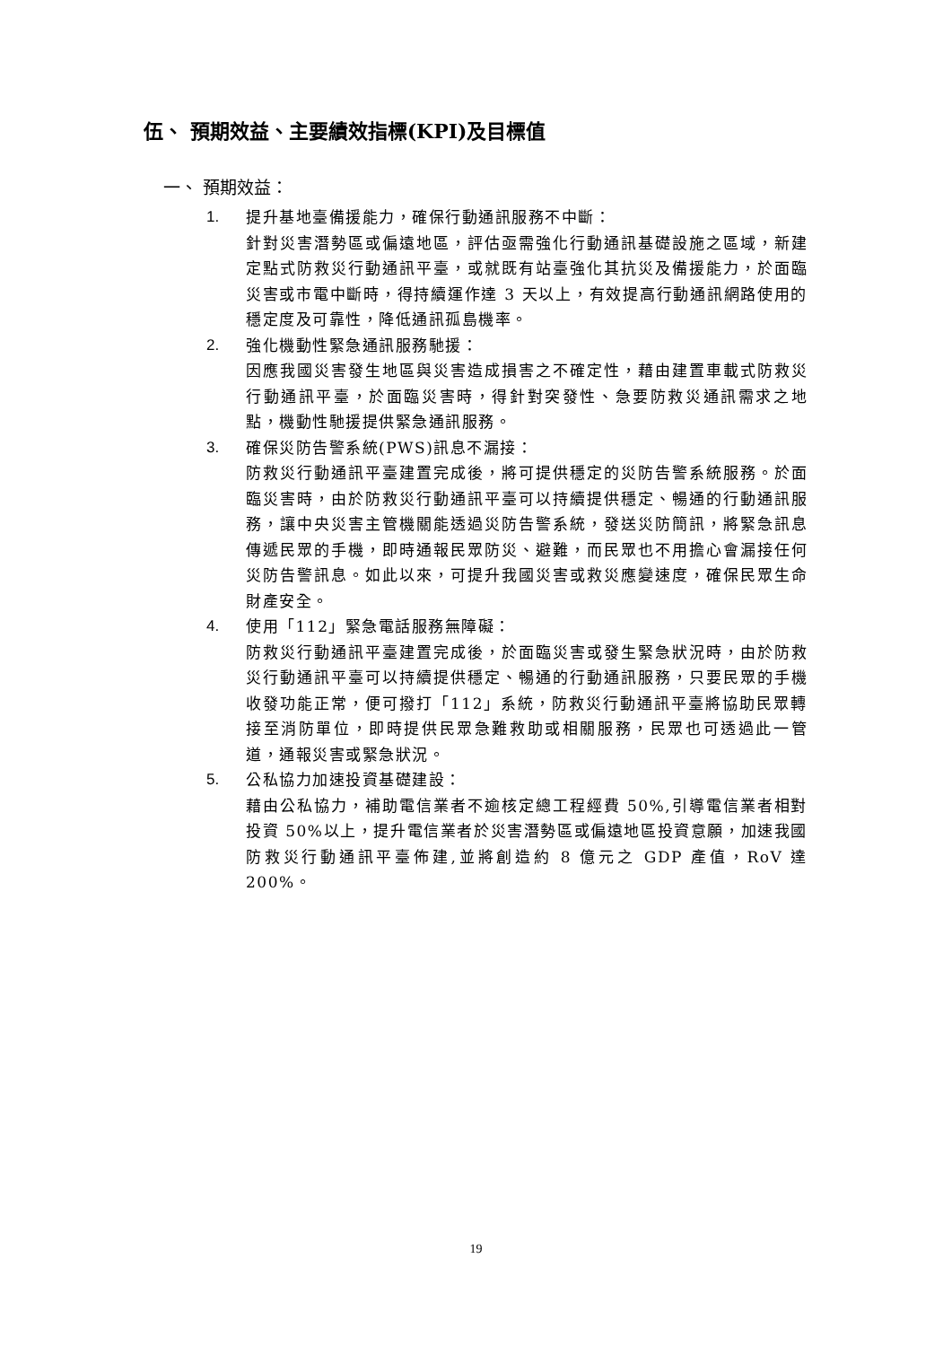伍、 預期效益、主要績效指標(KPI)及目標值
一、 預期效益：
1. 提升基地臺備援能力，確保行動通訊服務不中斷：
針對災害潛勢區或偏遠地區，評估亟需強化行動通訊基礎設施之區域，新建定點式防救災行動通訊平臺，或就既有站臺強化其抗災及備援能力，於面臨災害或市電中斷時，得持續運作達 3 天以上，有效提高行動通訊網路使用的穩定度及可靠性，降低通訊孤島機率。
2. 強化機動性緊急通訊服務馳援：
因應我國災害發生地區與災害造成損害之不確定性，藉由建置車載式防救災行動通訊平臺，於面臨災害時，得針對突發性、急要防救災通訊需求之地點，機動性馳援提供緊急通訊服務。
3. 確保災防告警系統(PWS)訊息不漏接：
防救災行動通訊平臺建置完成後，將可提供穩定的災防告警系統服務。於面臨災害時，由於防救災行動通訊平臺可以持續提供穩定、暢通的行動通訊服務，讓中央災害主管機關能透過災防告警系統，發送災防簡訊，將緊急訊息傳遞民眾的手機，即時通報民眾防災、避難，而民眾也不用擔心會漏接任何災防告警訊息。如此以來，可提升我國災害或救災應變速度，確保民眾生命財產安全。
4. 使用「112」緊急電話服務無障礙：
防救災行動通訊平臺建置完成後，於面臨災害或發生緊急狀況時，由於防救災行動通訊平臺可以持續提供穩定、暢通的行動通訊服務，只要民眾的手機收發功能正常，便可撥打「112」系統，防救災行動通訊平臺將協助民眾轉接至消防單位，即時提供民眾急難救助或相關服務，民眾也可透過此一管道，通報災害或緊急狀況。
5. 公私協力加速投資基礎建設：
藉由公私協力，補助電信業者不逾核定總工程經費 50%,引導電信業者相對投資 50%以上，提升電信業者於災害潛勢區或偏遠地區投資意願，加速我國防救災行動通訊平臺佈建,並將創造約 8 億元之 GDP 產值，RoV 達 200%。
19